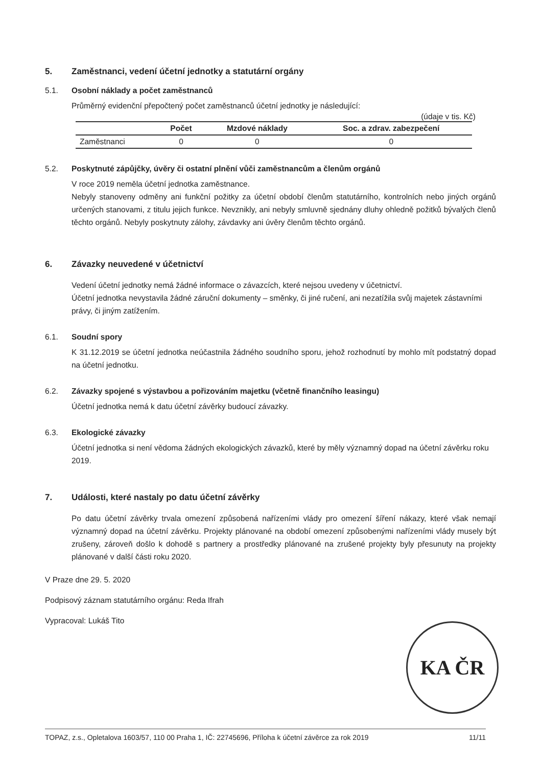5. Zaměstnanci, vedení účetní jednotky a statutární orgány
5.1. Osobní náklady a počet zaměstnanců
Průměrný evidenční přepočtený počet zaměstnanců účetní jednotky je následující:
(údaje v tis. Kč)
| | Počet | Mzdové náklady | Soc. a zdrav. zabezpečení |
| --- | --- | --- | --- |
| Zaměstnanci | 0 | 0 | 0 |
5.2. Poskytnuté zápůjčky, úvěry či ostatní plnění vůči zaměstnancům a členům orgánů
V roce 2019 neměla účetní jednotka zaměstnance.
Nebyly stanoveny odměny ani funkční požitky za účetní období členům statutárního, kontrolních nebo jiných orgánů určených stanovami, z titulu jejich funkce. Nevznikly, ani nebyly smluvně sjednány dluhy ohledně požitků bývalých členů těchto orgánů. Nebyly poskytnuty zálohy, závdavky ani úvěry členům těchto orgánů.
6. Závazky neuvedené v účetnictví
Vedení účetní jednotky nemá žádné informace o závazcích, které nejsou uvedeny v účetnictví.
Účetní jednotka nevystavila žádné záruční dokumenty – směnky, či jiné ručení, ani nezatížila svůj majetek zástavními právy, či jiným zatížením.
6.1. Soudní spory
K 31.12.2019 se účetní jednotka neúčastnila žádného soudního sporu, jehož rozhodnutí by mohlo mít podstatný dopad na účetní jednotku.
6.2. Závazky spojené s výstavbou a pořizováním majetku (včetně finančního leasingu)
Účetní jednotka nemá k datu účetní závěrky budoucí závazky.
6.3. Ekologické závazky
Účetní jednotka si není vědoma žádných ekologických závazků, které by měly významný dopad na účetní závěrku roku 2019.
7. Události, které nastaly po datu účetní závěrky
Po datu účetní závěrky trvala omezení způsobená nařízeními vlády pro omezení šíření nákazy, které však nemají významný dopad na účetní závěrku. Projekty plánované na období omezení způsobenými nařízeními vlády musely být zrušeny, zároveň došlo k dohodě s partnery a prostředky plánované na zrušené projekty byly přesunuty na projekty plánované v další části roku 2020.
V Praze dne 29. 5. 2020
Podpisový záznam statutárního orgánu: Reda Ifrah
Vypracoval: Lukáš Tito
KA ČR
TOPAZ, z.s., Opletalova 1603/57, 110 00 Praha 1, IČ: 22745696, Příloha k účetní závěrce za rok 2019 11/11